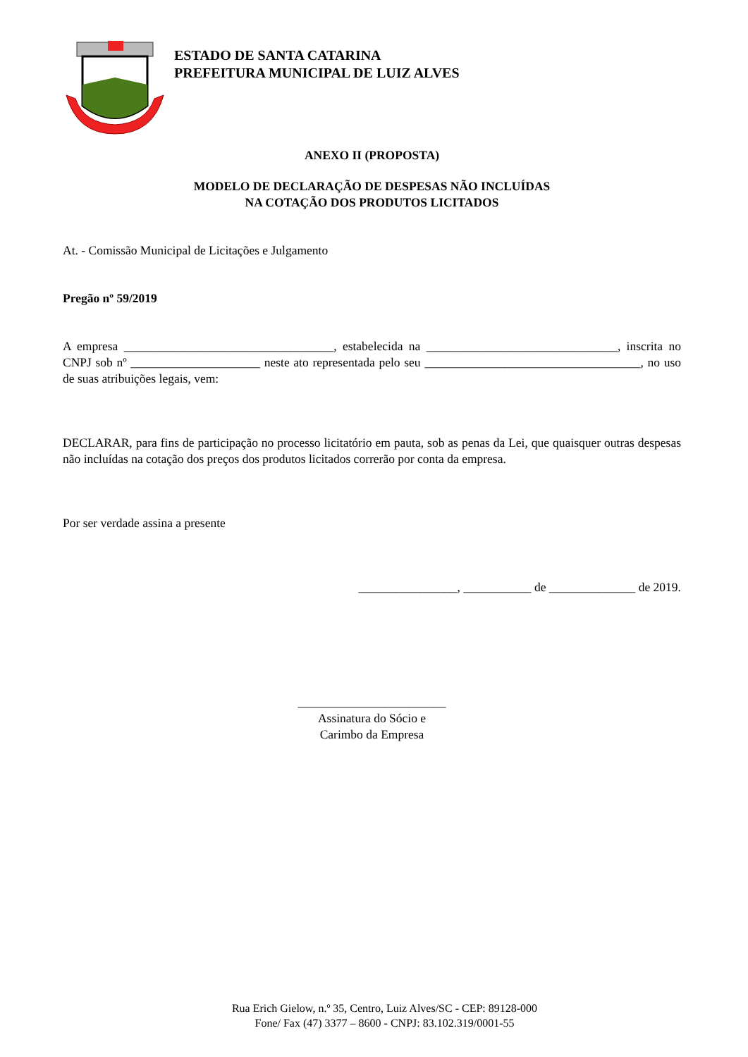ESTADO DE SANTA CATARINA
PREFEITURA MUNICIPAL DE LUIZ ALVES
ANEXO II (PROPOSTA)
MODELO DE DECLARAÇÃO DE DESPESAS NÃO INCLUÍDAS
NA COTAÇÃO DOS PRODUTOS LICITADOS
At. - Comissão Municipal de Licitações e Julgamento
Pregão nº 59/2019
A empresa __________________________________, estabelecida na _______________________________, inscrita no CNPJ sob nº _____________________ neste ato representada pelo seu ___________________________________, no uso de suas atribuições legais, vem:
DECLARAR, para fins de participação no processo licitatório em pauta, sob as penas da Lei, que quaisquer outras despesas não incluídas na cotação dos preços dos produtos licitados correrão por conta da empresa.
Por ser verdade assina a presente
________________, ___________ de ______________ de 2019.
________________________
Assinatura do Sócio e
Carimbo da Empresa
Rua Erich Gielow, n.º 35, Centro, Luiz Alves/SC - CEP: 89128-000
Fone/ Fax (47) 3377 – 8600 - CNPJ: 83.102.319/0001-55